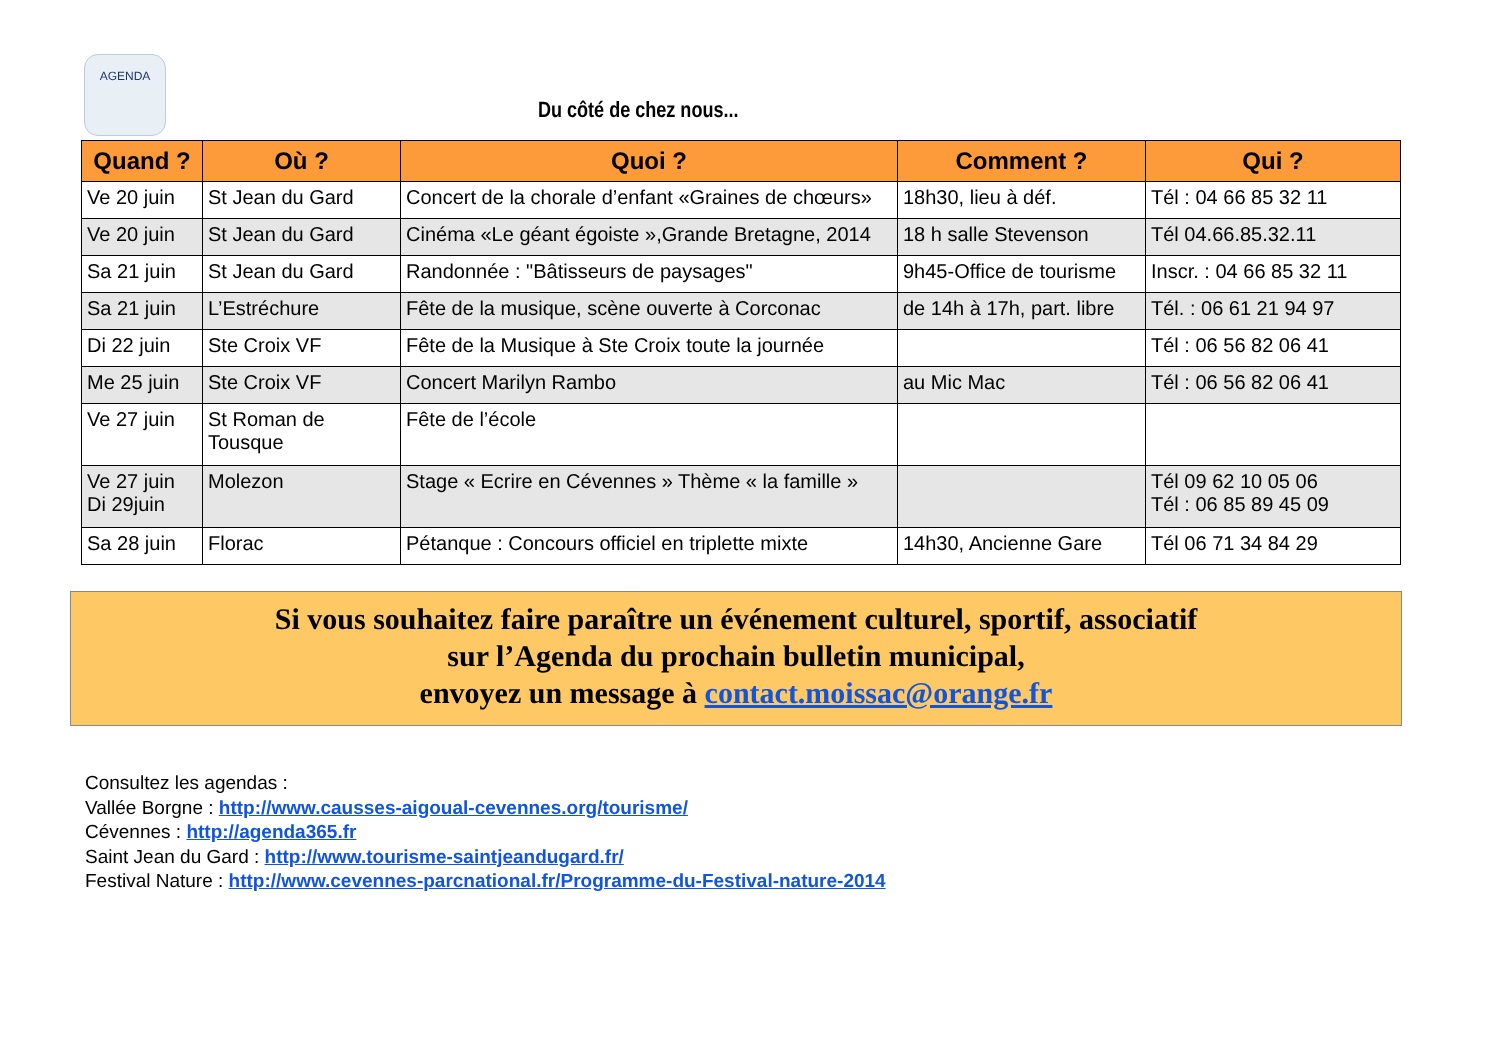AGENDA
Du côté de chez nous...
| Quand ? | Où ? | Quoi ? | Comment ? | Qui ? |
| --- | --- | --- | --- | --- |
| Ve 20 juin | St Jean du Gard | Concert de la chorale d’enfant «Graines de chœurs» | 18h30, lieu à déf. | Tél : 04 66 85 32 11 |
| Ve 20 juin | St Jean du Gard | Cinéma «Le géant égoiste »,Grande Bretagne, 2014 | 18 h salle Stevenson | Tél 04.66.85.32.11 |
| Sa 21 juin | St Jean du Gard | Randonnée : "Bâtisseurs de paysages" | 9h45-Office de tourisme | Inscr. : 04 66 85 32 11 |
| Sa 21 juin | L’Estréchure | Fête de la musique, scène ouverte à Corconac | de 14h à 17h, part. libre | Tél. : 06 61 21 94 97 |
| Di 22 juin | Ste Croix VF | Fête de la Musique à Ste Croix toute la journée | | Tél : 06 56 82 06 41 |
| Me 25 juin | Ste Croix VF | Concert Marilyn Rambo | au Mic Mac | Tél : 06 56 82 06 41 |
| Ve 27 juin | St Roman de Tousque | Fête de l’école | | |
| Ve 27 juin Di 29juin | Molezon | Stage « Ecrire en Cévennes » Thème « la famille » | | Tél 09 62 10 05 06 Tél : 06 85 89 45 09 |
| Sa 28 juin | Florac | Pétanque : Concours officiel en triplette mixte | 14h30, Ancienne Gare | Tél 06 71 34 84 29 |
Si vous souhaitez faire paraître un événement culturel, sportif, associatif
sur l’Agenda du prochain bulletin municipal,
envoyez un message à contact.moissac@orange.fr
Consultez les agendas :
Vallée Borgne : http://www.causses-aigoual-cevennes.org/tourisme/
Cévennes : http://agenda365.fr
Saint Jean du Gard : http://www.tourisme-saintjeandugard.fr/
Festival Nature : http://www.cevennes-parcnational.fr/Programme-du-Festival-nature-2014